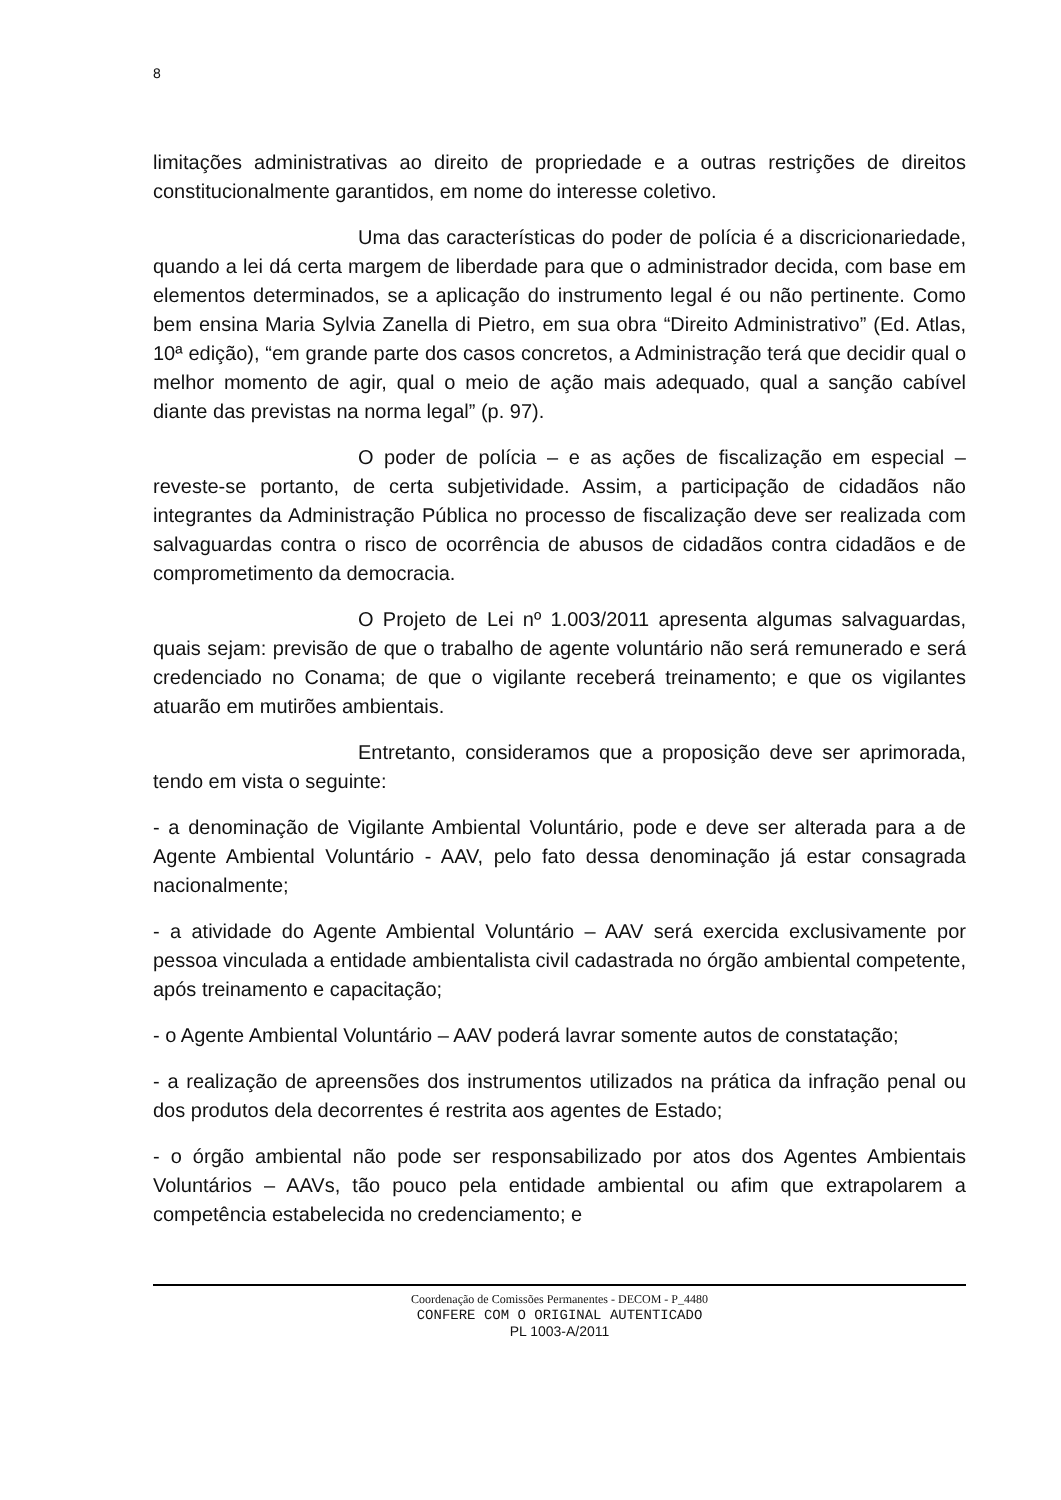8
limitações administrativas ao direito de propriedade e a outras restrições de direitos constitucionalmente garantidos, em nome do interesse coletivo.
Uma das características do poder de polícia é a discricionariedade, quando a lei dá certa margem de liberdade para que o administrador decida, com base em elementos determinados, se a aplicação do instrumento legal é ou não pertinente. Como bem ensina Maria Sylvia Zanella di Pietro, em sua obra “Direito Administrativo” (Ed. Atlas, 10ª edição), “em grande parte dos casos concretos, a Administração terá que decidir qual o melhor momento de agir, qual o meio de ação mais adequado, qual a sanção cabível diante das previstas na norma legal” (p. 97).
O poder de polícia – e as ações de fiscalização em especial – reveste-se portanto, de certa subjetividade. Assim, a participação de cidadãos não integrantes da Administração Pública no processo de fiscalização deve ser realizada com salvaguardas contra o risco de ocorrência de abusos de cidadãos contra cidadãos e de comprometimento da democracia.
O Projeto de Lei nº 1.003/2011 apresenta algumas salvaguardas, quais sejam: previsão de que o trabalho de agente voluntário não será remunerado e será credenciado no Conama; de que o vigilante receberá treinamento; e que os vigilantes atuarão em mutirões ambientais.
Entretanto, consideramos que a proposição deve ser aprimorada, tendo em vista o seguinte:
- a denominação de Vigilante Ambiental Voluntário, pode e deve ser alterada para a de Agente Ambiental Voluntário - AAV, pelo fato dessa denominação já estar consagrada nacionalmente;
- a atividade do Agente Ambiental Voluntário – AAV será exercida exclusivamente por pessoa vinculada a entidade ambientalista civil cadastrada no órgão ambiental competente, após treinamento e capacitação;
- o Agente Ambiental Voluntário – AAV poderá lavrar somente autos de constatação;
- a realização de apreensões dos instrumentos utilizados na prática da infração penal ou dos produtos dela decorrentes é restrita aos agentes de Estado;
- o órgão ambiental não pode ser responsabilizado por atos dos Agentes Ambientais Voluntários – AAVs, tão pouco pela entidade ambiental ou afim que extrapolarem a competência estabelecida no credenciamento; e
Coordenação de Comissões Permanentes - DECOM - P_4480
CONFERE COM O ORIGINAL AUTENTICADO
PL 1003-A/2011